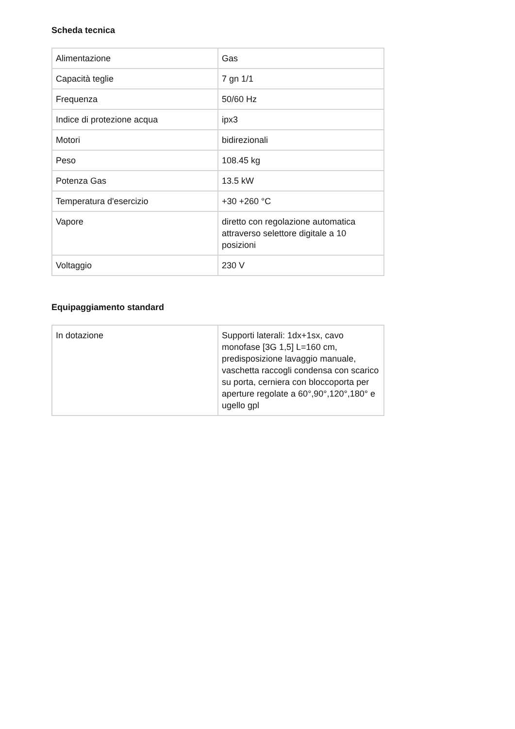Scheda tecnica
| Alimentazione | Gas |
| Capacità teglie | 7 gn 1/1 |
| Frequenza | 50/60 Hz |
| Indice di protezione acqua | ipx3 |
| Motori | bidirezionali |
| Peso | 108.45 kg |
| Potenza Gas | 13.5 kW |
| Temperatura d'esercizio | +30 +260 °C |
| Vapore | diretto con regolazione automatica attraverso selettore digitale a 10 posizioni |
| Voltaggio | 230 V |
Equipaggiamento standard
| In dotazione | Supporti laterali: 1dx+1sx, cavo monofase [3G 1,5] L=160 cm, predisposizione lavaggio manuale, vaschetta raccogli condensa con scarico su porta, cerniera con bloccoporta per aperture regolate a 60°,90°,120°,180° e ugello gpl |